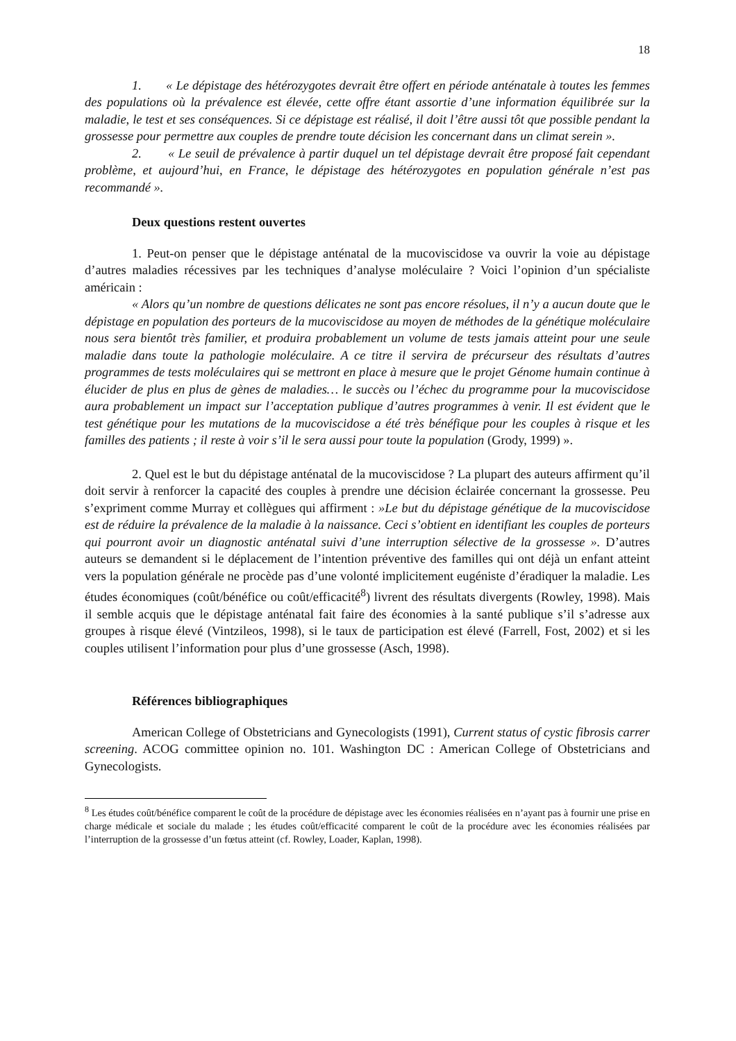18
1. « Le dépistage des hétérozygotes devrait être offert en période anténatale à toutes les femmes des populations où la prévalence est élevée, cette offre étant assortie d’une information équilibrée sur la maladie, le test et ses conséquences. Si ce dépistage est réalisé, il doit l’être aussi tôt que possible pendant la grossesse pour permettre aux couples de prendre toute décision les concernant dans un climat serein ».
2. « Le seuil de prévalence à partir duquel un tel dépistage devrait être proposé fait cependant problème, et aujourd’hui, en France, le dépistage des hétérozygotes en population générale n’est pas recommandé ».
Deux questions restent ouvertes
1. Peut-on penser que le dépistage anténatal de la mucoviscidose va ouvrir la voie au dépistage d’autres maladies récessives par les techniques d’analyse moléculaire ? Voici l’opinion d’un spécialiste américain :
« Alors qu’un nombre de questions délicates ne sont pas encore résolues, il n’y a aucun doute que le dépistage en population des porteurs de la mucoviscidose au moyen de méthodes de la génétique moléculaire nous sera bientôt très familier, et produira probablement un volume de tests jamais atteint pour une seule maladie dans toute la pathologie moléculaire. A ce titre il servira de précurseur des résultats d’autres programmes de tests moléculaires qui se mettront en place à mesure que le projet Génome humain continue à élucider de plus en plus de gènes de maladies… le succès ou l’échec du programme pour la mucoviscidose aura probablement un impact sur l’acceptation publique d’autres programmes à venir. Il est évident que le test génétique pour les mutations de la mucoviscidose a été très bénéfique pour les couples à risque et les familles des patients ; il reste à voir s’il le sera aussi pour toute la population (Grody, 1999) ».
2. Quel est le but du dépistage anténatal de la mucoviscidose ? La plupart des auteurs affirment qu’il doit servir à renforcer la capacité des couples à prendre une décision éclairée concernant la grossesse. Peu s’expriment comme Murray et collègues qui affirment : »Le but du dépistage génétique de la mucoviscidose est de réduire la prévalence de la maladie à la naissance. Ceci s’obtient en identifiant les couples de porteurs qui pourront avoir un diagnostic anténatal suivi d’une interruption sélective de la grossesse ». D’autres auteurs se demandent si le déplacement de l’intention préventive des familles qui ont déjà un enfant atteint vers la population générale ne procède pas d’une volonté implicitement eugéniste d’éradiquer la maladie. Les études économiques (coût/bénéfice ou coût/efficacité<sup>8</sup>) livrent des résultats divergents (Rowley, 1998). Mais il semble acquis que le dépistage anténatal fait faire des économies à la santé publique s’il s’adresse aux groupes à risque élevé (Vintzileos, 1998), si le taux de participation est élevé (Farrell, Fost, 2002) et si les couples utilisent l’information pour plus d’une grossesse (Asch, 1998).
Références bibliographiques
American College of Obstetricians and Gynecologists (1991), Current status of cystic fibrosis carrer screening. ACOG committee opinion no. 101. Washington DC : American College of Obstetricians and Gynecologists.
<sup>8</sup> Les études coût/bénéfice comparent le coût de la procédure de dépistage avec les économies réalisées en n’ayant pas à fournir une prise en charge médicale et sociale du malade ; les études coût/efficacité comparent le coût de la procédure avec les économies réalisées par l’interruption de la grossesse d’un fœtus atteint (cf. Rowley, Loader, Kaplan, 1998).